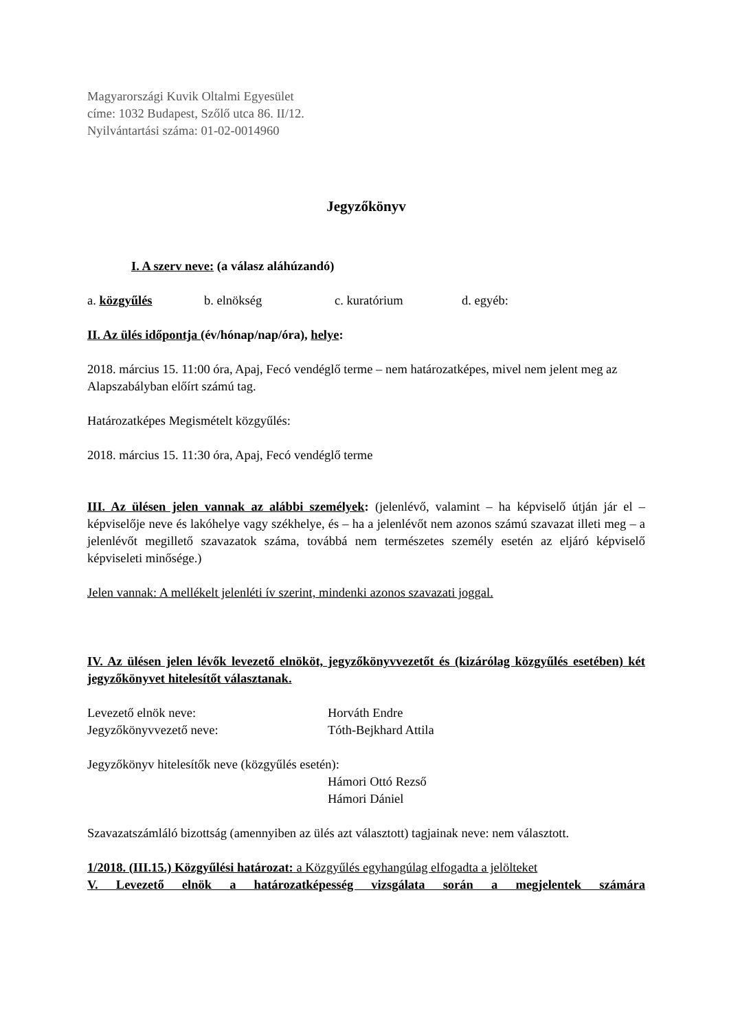Magyarországi Kuvik Oltalmi Egyesület
címe: 1032 Budapest, Szőlő utca 86. II/12.
Nyilvántartási száma: 01-02-0014960
Jegyzőkönyv
I. A szerv neve: (a válasz aláhúzandó)
a. közgyűlés b. elnökség c. kuratórium d. egyéb:
II. Az ülés időpontja (év/hónap/nap/óra), helye:
2018. március 15. 11:00 óra, Apaj, Fecó vendéglő terme – nem határozatképes, mivel nem jelent meg az Alapszabályban előírt számú tag.
Határozatképes Megismételt közgyűlés:
2018. március 15. 11:30 óra, Apaj, Fecó vendéglő terme
III. Az ülésen jelen vannak az alábbi személyek: (jelenlévő, valamint – ha képviselő útján jár el – képviselője neve és lakóhelye vagy székhelye, és – ha a jelenlévőt nem azonos számú szavazat illeti meg – a jelenlévőt megillető szavazatok száma, továbbá nem természetes személy esetén az eljáró képviselő képviseleti minősége.)
Jelen vannak: A mellékelt jelenléti ív szerint, mindenki azonos szavazati joggal.
IV. Az ülésen jelen lévők levezető elnököt, jegyzőkönyvvezetőt és (kizárólag közgyűlés esetében) két jegyzőkönyvet hitelesítőt választanak.
Levezető elnök neve: Horváth Endre
Jegyzőkönyvvezető neve: Tóth-Bejkhard Attila
Jegyzőkönyv hitelesítők neve (közgyűlés esetén):
Hámori Ottó Rezső
Hámori Dániel
Szavazatszámláló bizottság (amennyiben az ülés azt választott) tagjainak neve: nem választott.
1/2018. (III.15.) Közgyűlési határozat: a Közgyűlés egyhangúlag elfogadta a jelölteket
V. Levezető elnök a határozatképesség vizsgálata során a megjelentek számára